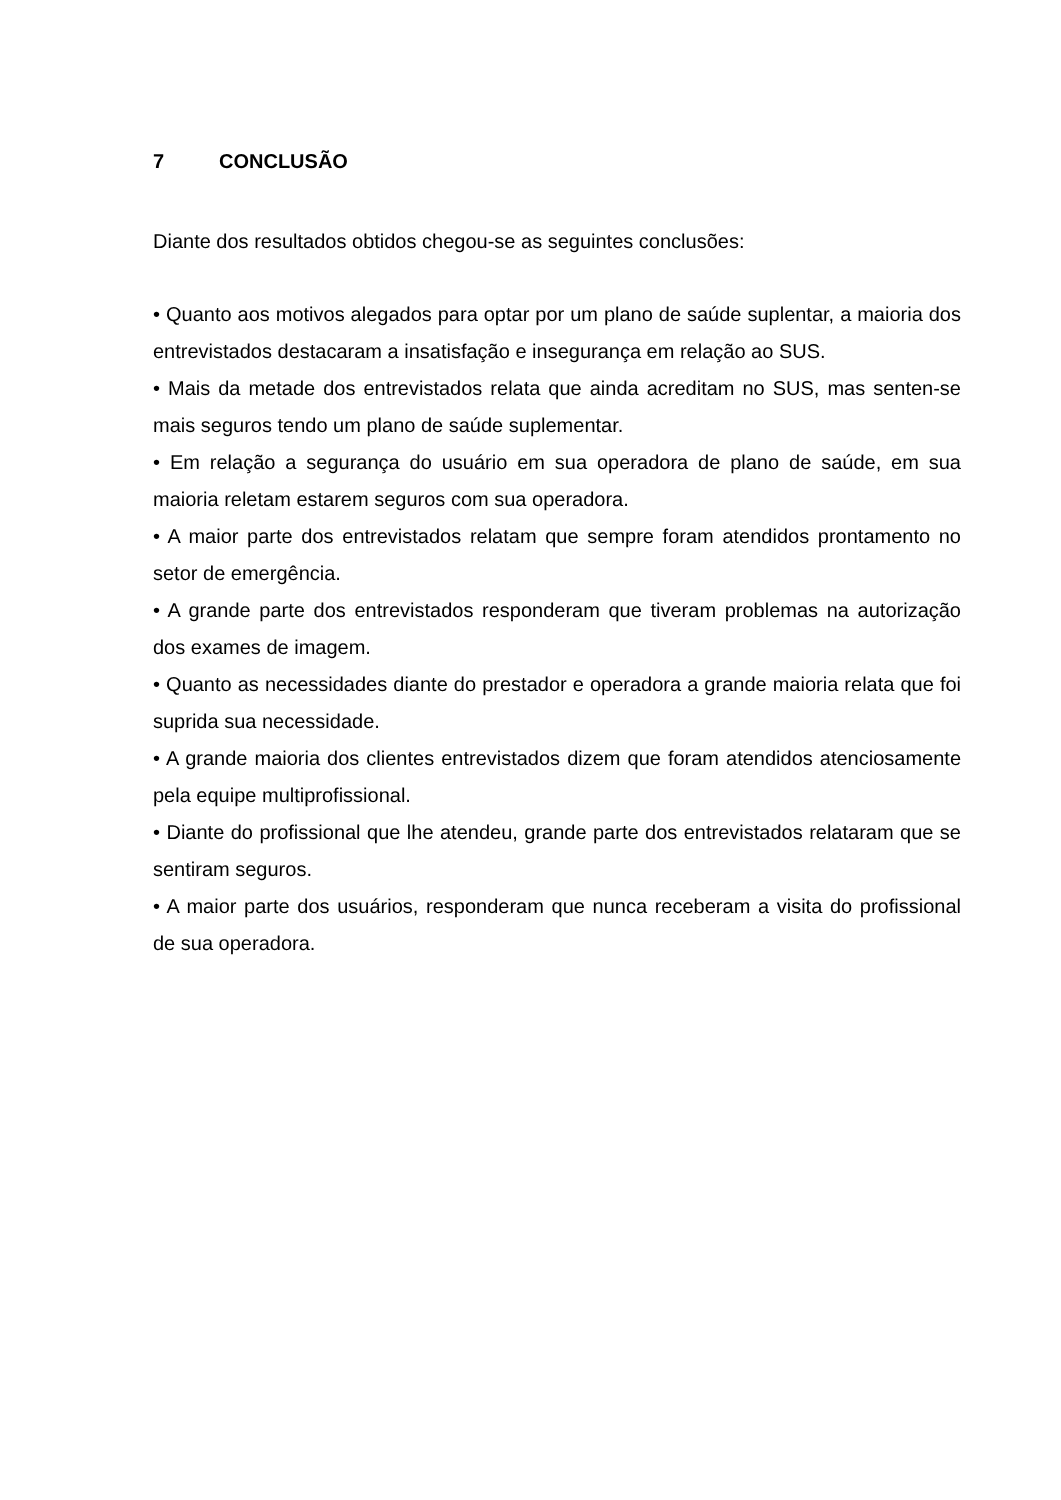7 CONCLUSÃO
Diante dos resultados obtidos chegou-se as seguintes conclusões:
• Quanto aos motivos alegados para optar por um plano de saúde suplentar, a maioria dos entrevistados destacaram a insatisfação e insegurança em relação ao SUS.
• Mais da metade dos entrevistados relata que ainda acreditam no SUS, mas senten-se mais seguros tendo um plano de saúde suplementar.
• Em relação a segurança do usuário em sua operadora de plano de saúde, em sua maioria reletam estarem seguros com sua operadora.
• A maior parte dos entrevistados relatam que sempre foram atendidos prontamento no setor de emergência.
• A grande parte dos entrevistados responderam que tiveram problemas na autorização dos exames de imagem.
• Quanto as necessidades diante do prestador e operadora a grande maioria relata que foi suprida sua necessidade.
• A grande maioria dos clientes entrevistados dizem que foram atendidos atenciosamente pela equipe multiprofissional.
• Diante do profissional que lhe atendeu, grande parte dos entrevistados relataram que se sentiram seguros.
• A maior parte dos usuários, responderam que nunca receberam a visita do profissional de sua operadora.